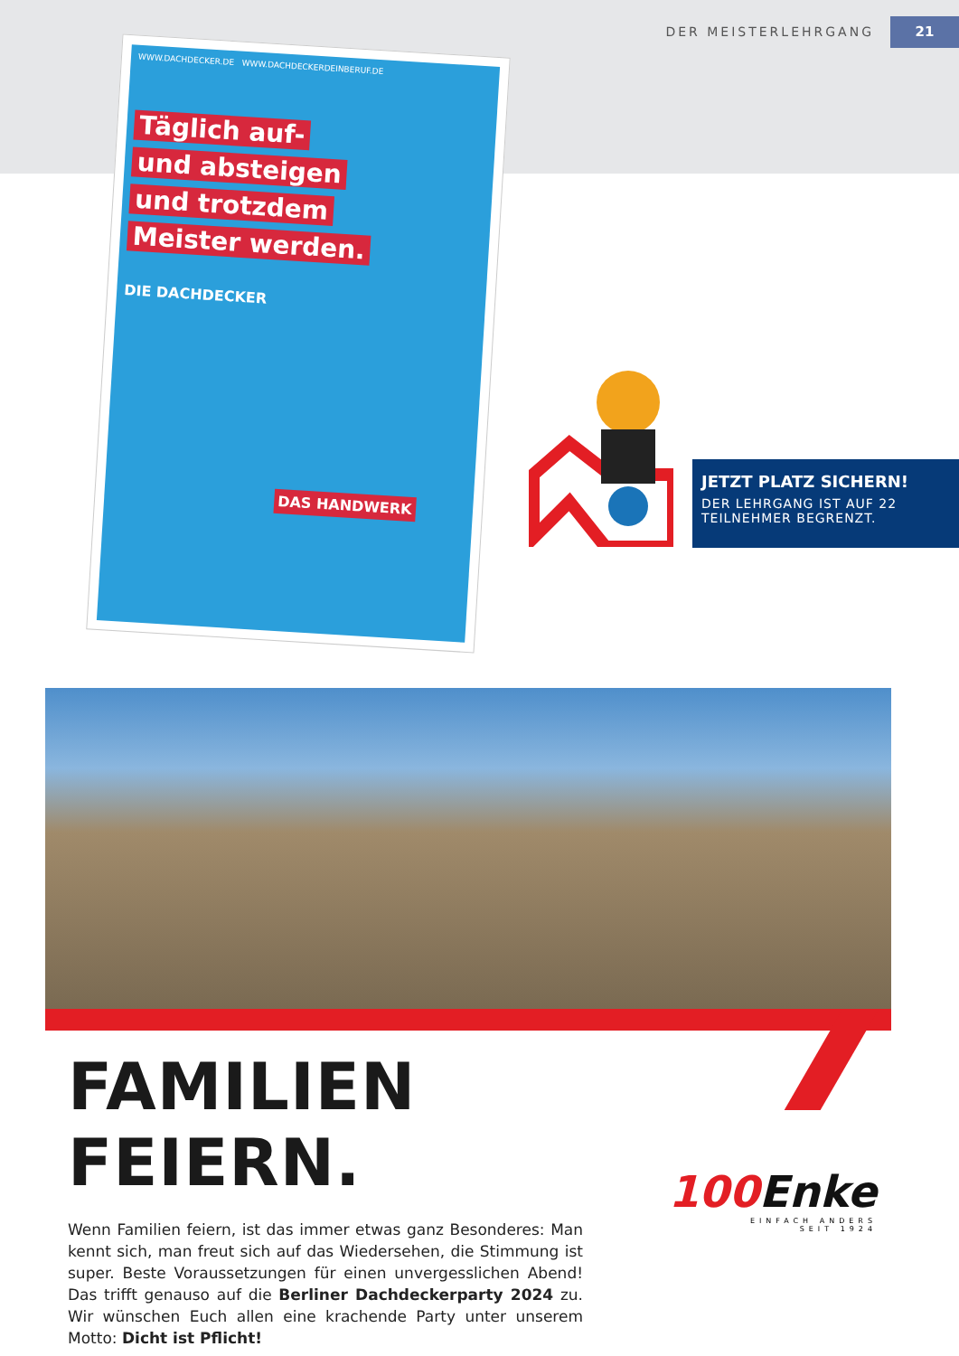DER MEISTERLEHRGANG
21
WWW.DACHDECKER.DE WWW.DACHDECKERDEINBERUF.DE
Täglich auf-
und absteigen
und trotzdem
Meister werden.
DIE DACHDECKER
DAS HANDWERK
JETZT PLATZ SICHERN!
DER LEHRGANG IST AUF 22
TEILNEHMER BEGRENZT.
FAMILIEN FEIERN.
Wenn Familien feiern, ist das immer etwas ganz Besonderes: Man kennt sich, man freut sich auf das Wiedersehen, die Stimmung ist super. Beste Voraussetzungen für einen unvergesslichen Abend! Das trifft genauso auf die Berliner Dachdeckerparty 2024 zu. Wir wünschen Euch allen eine krachende Party unter unserem Motto: Dicht ist Pflicht!
100Enke
EINFACH ANDERS
SEIT 1924